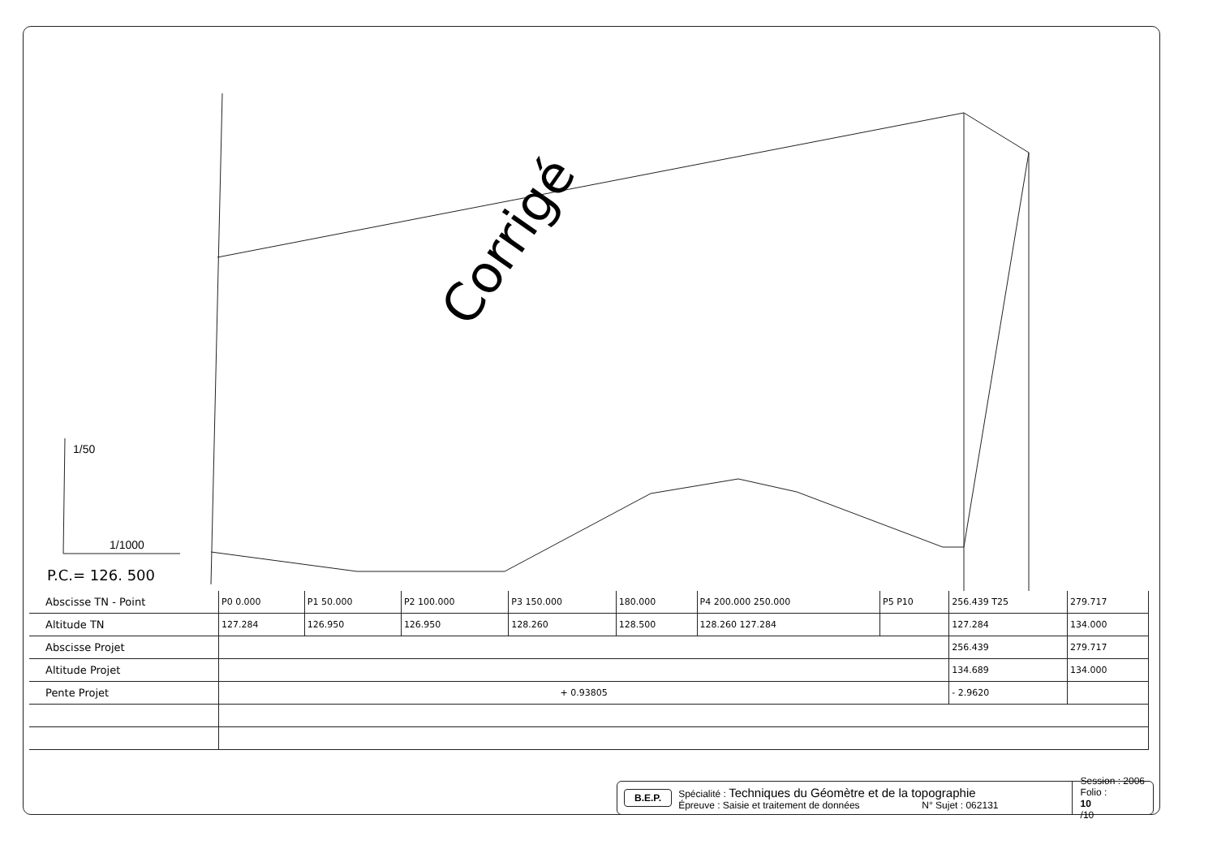Corrigé
1/50
1/1000
P.C.= 126. 500
| Abscisse TN - Point | P0 0.000 | P1 50.000 | P2 100.000 | P3 150.000 | 180.000 | P4 200.000 250.000 | P5 P10 | 256.439 T25 | 279.717 |
| Altitude TN | 127.284 | 126.950 | 126.950 | 128.260 | 128.500 | 128.260 127.284 | | 127.284 | 134.000 |
| Abscisse Projet | | | | | | | | 256.439 | 279.717 |
| Altitude Projet | | | | | | | | 134.689 | 134.000 |
| Pente Projet | + 0.93805 | | | | | | | - 2.9620 | |
B.E.P.
Spécialité : Techniques du Géomètre et de la topographie
Épreuve : Saisie et traitement de données N° Sujet : 062131
Session : 2006
Folio :
10
/10